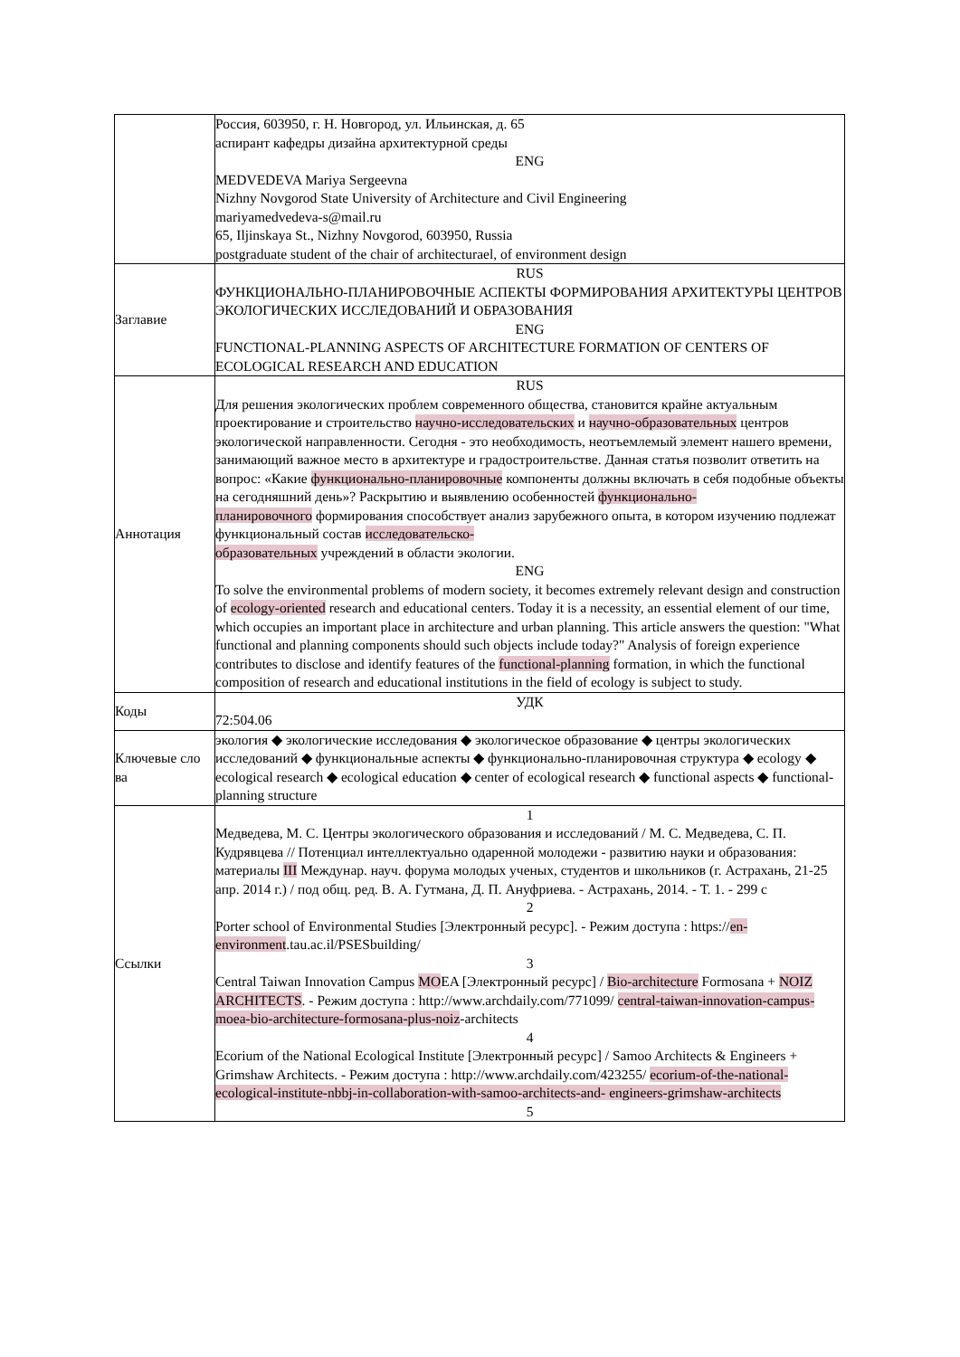| | Россия, 603950, г. Н. Новгород, ул. Ильинская, д. 65 аспирант кафедры дизайна архитектурной среды ENG MEDVEDEVA Mariya Sergeevna Nizhny Novgorod State University of Architecture and Civil Engineering mariyamedvedeva-s@mail.ru 65, Iljinskaya St., Nizhny Novgorod, 603950, Russia postgraduate student of the chair of architecturael, of environment design |
| Заглавие | RUS ФУНКЦИОНАЛЬНО-ПЛАНИРОВОЧНЫЕ АСПЕКТЫ ФОРМИРОВАНИЯ АРХИТЕКТУРЫ ЦЕНТРОВ ЭКОЛОГИЧЕСКИХ ИССЛЕДОВАНИЙ И ОБРАЗОВАНИЯ ENG FUNCTIONAL-PLANNING ASPECTS OF ARCHITECTURE FORMATION OF CENTERS OF ECOLOGICAL RESEARCH AND EDUCATION |
| Аннотация | RUS Для решения экологических проблем современного общества, становится крайне актуальным проектирование и строительство научно-исследовательских и научно-образовательных центров экологической направленности. Сегодня - это необходимость, неотъемлемый элемент нашего времени, занимающий важное место в архитектуре и градостроительстве. Данная статья позволит ответить на вопрос: «Какие функционально-планировочные компоненты должны включать в себя подобные объекты на сегодняшний день»? Раскрытию и выявлению особенностей функционально- планировочного формирования способствует анализ зарубежного опыта, в котором изучению подлежат функциональный состав исследовательско- образовательных учреждений в области экологии. ENG To solve the environmental problems of modern society, it becomes extremely relevant design and construction of ecology-oriented research and educational centers. Today it is a necessity, an essential element of our time, which occupies an important place in architecture and urban planning. This article answers the question: "What functional and planning components should such objects include today?" Analysis of foreign experience contributes to disclose and identify features of the functional-planning formation, in which the functional composition of research and educational institutions in the field of ecology is subject to study. |
| Коды | УДК 72:504.06 |
| Ключевые сло ва | экология ◆ экологические исследования ◆ экологическое образование ◆ центры экологических исследований ◆ функциональные аспекты ◆ функционально-планировочная структура ◆ ecology ◆ ecological research ◆ ecological education ◆ center of ecological research ◆ functional aspects ◆ functional-planning structure |
| Ссылки | 1 Медведева, М. С. Центры экологического образования и исследований / М. С. Медведева, С. П. Кудрявцева // Потенциал интеллектуально одаренной молодежи - развитию науки и образования: материалы III Междунар. науч. форума молодых ученых, студентов и школьников (г. Астрахань, 21-25 апр. 2014 г.) / под общ. ред. В. А. Гутмана, Д. П. Ануфриева. - Астрахань, 2014. - Т. 1. - 299 с 2 Porter school of Environmental Studies [Электронный ресурс]. - Режим доступа : https:// en-environment .tau.ac.il/PSESbuilding/ 3 Central Taiwan Innovation Campus MO EA [Электронный ресурс] / Bio-architecture Formosana + NOIZ ARCHITECTS . - Режим доступа : http://www.archdaily.com/771099/ central-taiwan-innovation-campus-moea-bio-architecture-formosana-plus-noiz -architects 4 Ecorium of the National Ecological Institute [Электронный ресурс] / Samoo Architects & Engineers + Grimshaw Architects. - Режим доступа : http://www.archdaily.com/423255/ ecorium-of-the-national-ecological-institute-nbbj-in-collaboration-with-samoo-architects-and- engineers-grimshaw-architects 5 |